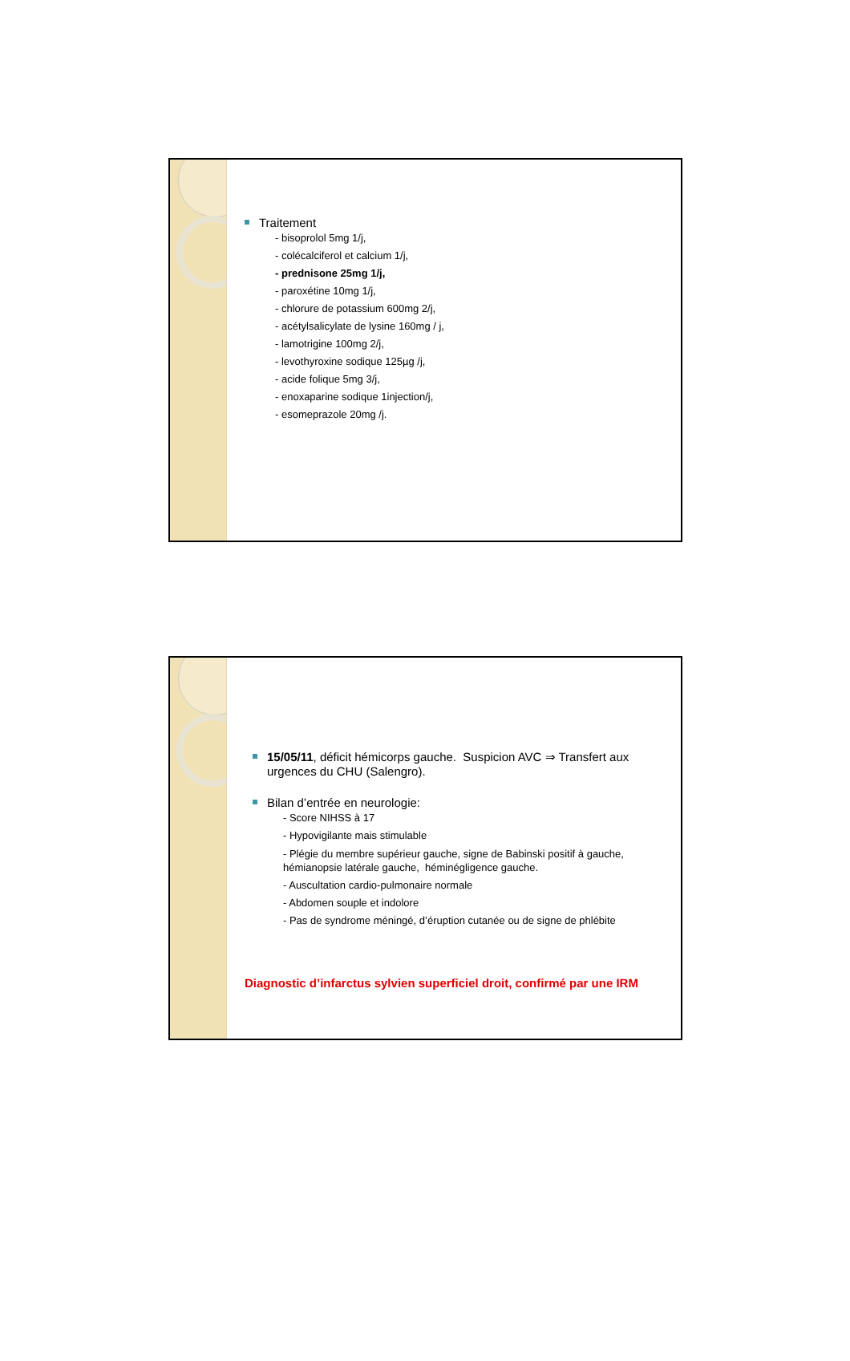Traitement
- bisoprolol 5mg 1/j,
- colécalciferol et calcium 1/j,
- prednisone 25mg 1/j,
- paroxétine 10mg 1/j,
- chlorure de potassium 600mg 2/j,
- acétylsalicylate de lysine 160mg / j,
- lamotrigine 100mg 2/j,
- levothyroxine sodique 125µg /j,
- acide folique 5mg 3/j,
- enoxaparine sodique 1injection/j,
- esomeprazole 20mg /j.
15/05/11, déficit hémicorps gauche. Suspicion AVC ⇒ Transfert aux urgences du CHU (Salengro).
Bilan d’entrée en neurologie:
- Score NIHSS à 17
- Hypovigilante mais stimulable
- Plégie du membre supérieur gauche, signe de Babinski positif à gauche, hémianopsie latérale gauche, héminégligence gauche.
- Auscultation cardio-pulmonaire normale
- Abdomen souple et indolore
- Pas de syndrome méningé, d’éruption cutanée ou de signe de phlébite
Diagnostic d’infarctus sylvien superficiel droit, confirmé par une IRM